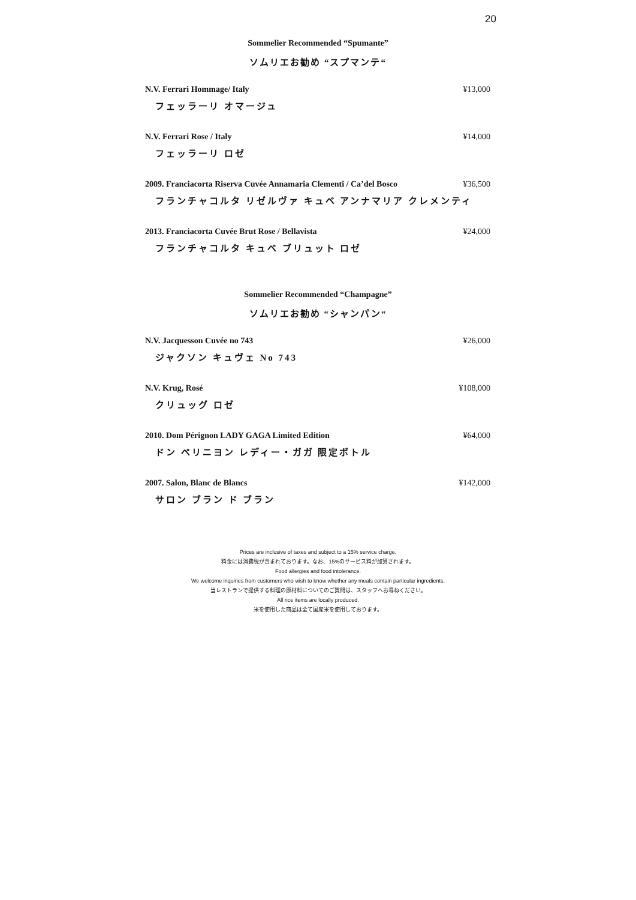20
Sommelier Recommended “Spumante”
ソムリエお勧め “スプマンテ“
N.V. Ferrari Hommage/ Italy ¥13,000
フェッラーリ オマージュ
N.V. Ferrari Rose / Italy ¥14,000
フェッラーリ ロゼ
2009. Franciacorta Riserva Cuvée Annamaria Clementi / Ca’del Bosco ¥36,500
フランチャコルタ リゼルヴァ キュベ アンナマリア クレメンティ
2013. Franciacorta Cuvée Brut Rose / Bellavista ¥24,000
フランチャコルタ キュベ ブリュット ロゼ
Sommelier Recommended “Champagne”
ソムリエお勧め “シャンパン“
N.V. Jacquesson Cuvée no 743 ¥26,000
ジャクソン キュヴェ No 743
N.V. Krug, Rosé ¥108,000
クリュッグ ロゼ
2010. Dom Pérignon LADY GAGA Limited Edition ¥64,000
ドン ペリニヨン レディー・ガガ 限定ボトル
2007. Salon, Blanc de Blancs ¥142,000
サロン ブラン ド ブラン
Prices are inclusive of taxes and subject to a 15% service charge.
料金には消費税が含まれております。なお、15%のサービス料が加算されます。
Food allergies and food intolerance.
We welcome inquiries from customers who wish to know whether any meals contain particular ingredients.
当レストランで提供する料理の原材料についてのご質問は、スタッフへお尋ねください。
All rice items are locally produced.
米を使用した商品は全て国産米を使用しております。